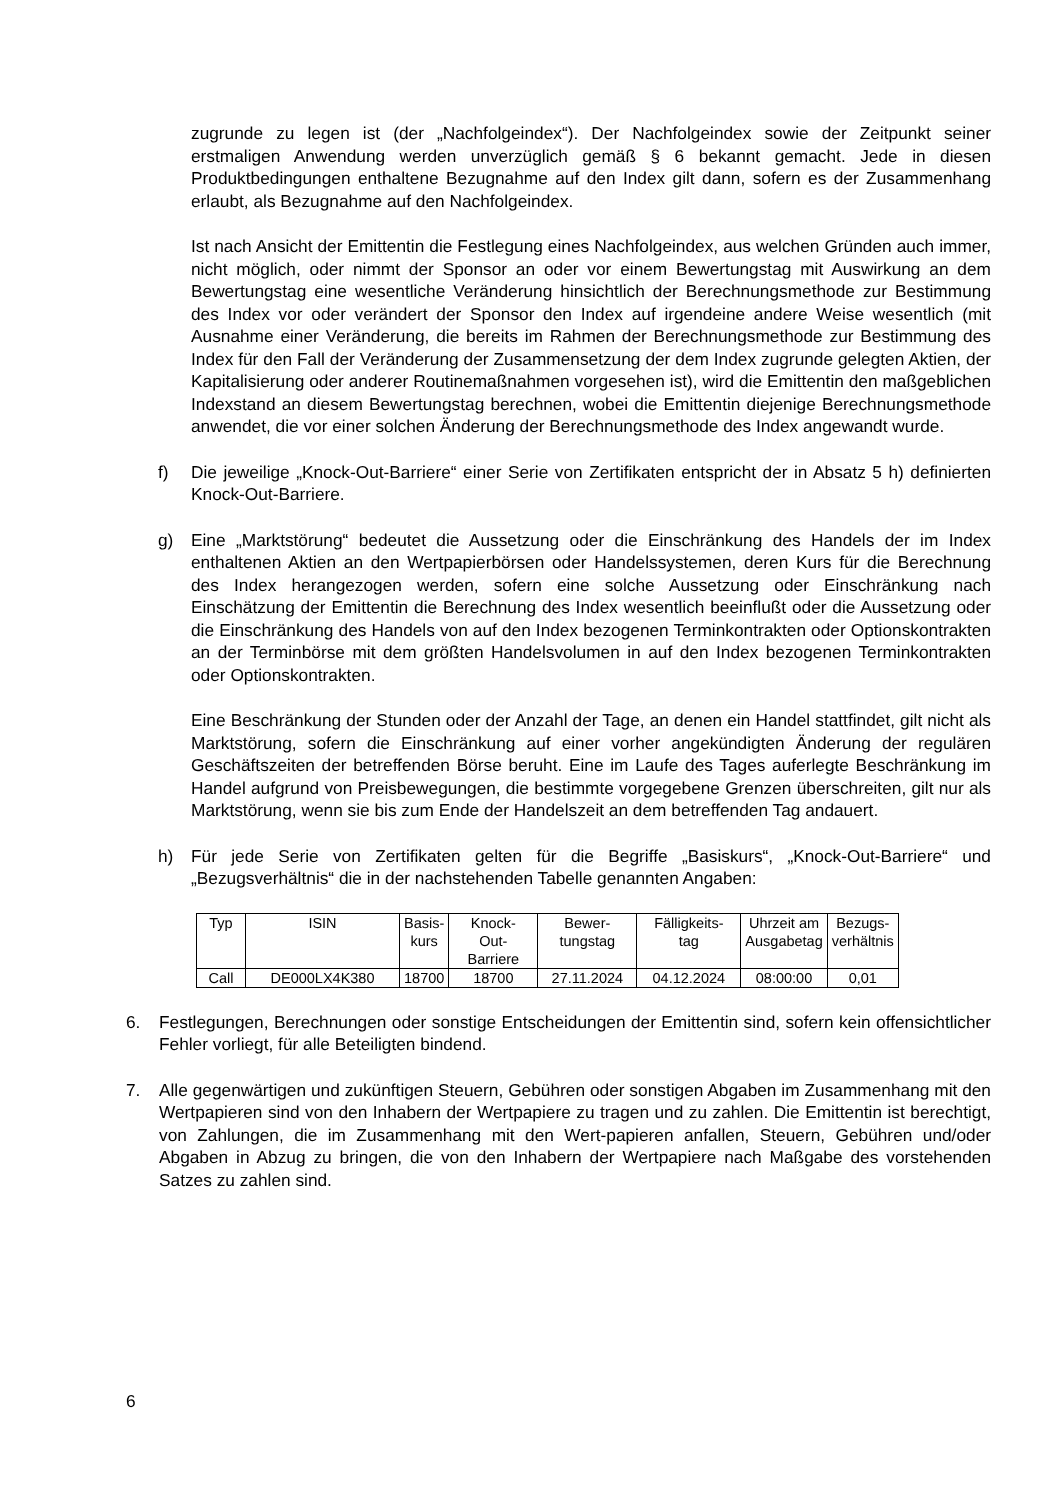zugrunde zu legen ist (der „Nachfolgeindex“). Der Nachfolgeindex sowie der Zeitpunkt seiner erstmaligen Anwendung werden unverzüglich gemäß § 6 bekannt gemacht. Jede in diesen Produktbedingungen enthaltene Bezugnahme auf den Index gilt dann, sofern es der Zusammenhang erlaubt, als Bezugnahme auf den Nachfolgeindex.
Ist nach Ansicht der Emittentin die Festlegung eines Nachfolgeindex, aus welchen Gründen auch immer, nicht möglich, oder nimmt der Sponsor an oder vor einem Bewertungstag mit Auswirkung an dem Bewertungstag eine wesentliche Veränderung hinsichtlich der Berechnungsmethode zur Bestimmung des Index vor oder verändert der Sponsor den Index auf irgendeine andere Weise wesentlich (mit Ausnahme einer Veränderung, die bereits im Rahmen der Berechnungsmethode zur Bestimmung des Index für den Fall der Veränderung der Zusammensetzung der dem Index zugrunde gelegten Aktien, der Kapitalisierung oder anderer Routinemaßnahmen vorgesehen ist), wird die Emittentin den maßgeblichen Indexstand an diesem Bewertungstag berechnen, wobei die Emittentin diejenige Berechnungsmethode anwendet, die vor einer solchen Änderung der Berechnungsmethode des Index angewandt wurde.
f) Die jeweilige „Knock-Out-Barriere“ einer Serie von Zertifikaten entspricht der in Absatz 5 h) definierten Knock-Out-Barriere.
g) Eine „Marktstörung“ bedeutet die Aussetzung oder die Einschränkung des Handels der im Index enthaltenen Aktien an den Wertpapierbörsen oder Handelssystemen, deren Kurs für die Berechnung des Index herangezogen werden, sofern eine solche Aussetzung oder Einschränkung nach Einschätzung der Emittentin die Berechnung des Index wesentlich beeinflußt oder die Aussetzung oder die Einschränkung des Handels von auf den Index bezogenen Terminkontrakten oder Optionskontrakten an der Terminbörse mit dem größten Handelsvolumen in auf den Index bezogenen Terminkontrakten oder Optionskontrakten.
Eine Beschränkung der Stunden oder der Anzahl der Tage, an denen ein Handel stattfindet, gilt nicht als Marktstörung, sofern die Einschränkung auf einer vorher angekündigten Änderung der regulären Geschäftszeiten der betreffenden Börse beruht. Eine im Laufe des Tages auferlegte Beschränkung im Handel aufgrund von Preisbewegungen, die bestimmte vorgegebene Grenzen überschreiten, gilt nur als Marktstörung, wenn sie bis zum Ende der Handelszeit an dem betreffenden Tag andauert.
h) Für jede Serie von Zertifikaten gelten für die Begriffe „Basiskurs“, „Knock-Out-Barriere“ und „Bezugsverhältnis“ die in der nachstehenden Tabelle genannten Angaben:
| Typ | ISIN | Basis- kurs | Knock- Out- Barriere | Bewer- tungstag | Fälligkeits- tag | Uhrzeit am Ausgabetag | Bezugs- verhältnis |
| Call | DE000LX4K380 | 18700 | 18700 | 27.11.2024 | 04.12.2024 | 08:00:00 | 0,01 |
6. Festlegungen, Berechnungen oder sonstige Entscheidungen der Emittentin sind, sofern kein offensichtlicher Fehler vorliegt, für alle Beteiligten bindend.
7. Alle gegenwärtigen und zukünftigen Steuern, Gebühren oder sonstigen Abgaben im Zusammenhang mit den Wertpapieren sind von den Inhabern der Wertpapiere zu tragen und zu zahlen. Die Emittentin ist berechtigt, von Zahlungen, die im Zusammenhang mit den Wert-papieren anfallen, Steuern, Gebühren und/oder Abgaben in Abzug zu bringen, die von den Inhabern der Wertpapiere nach Maßgabe des vorstehenden Satzes zu zahlen sind.
6